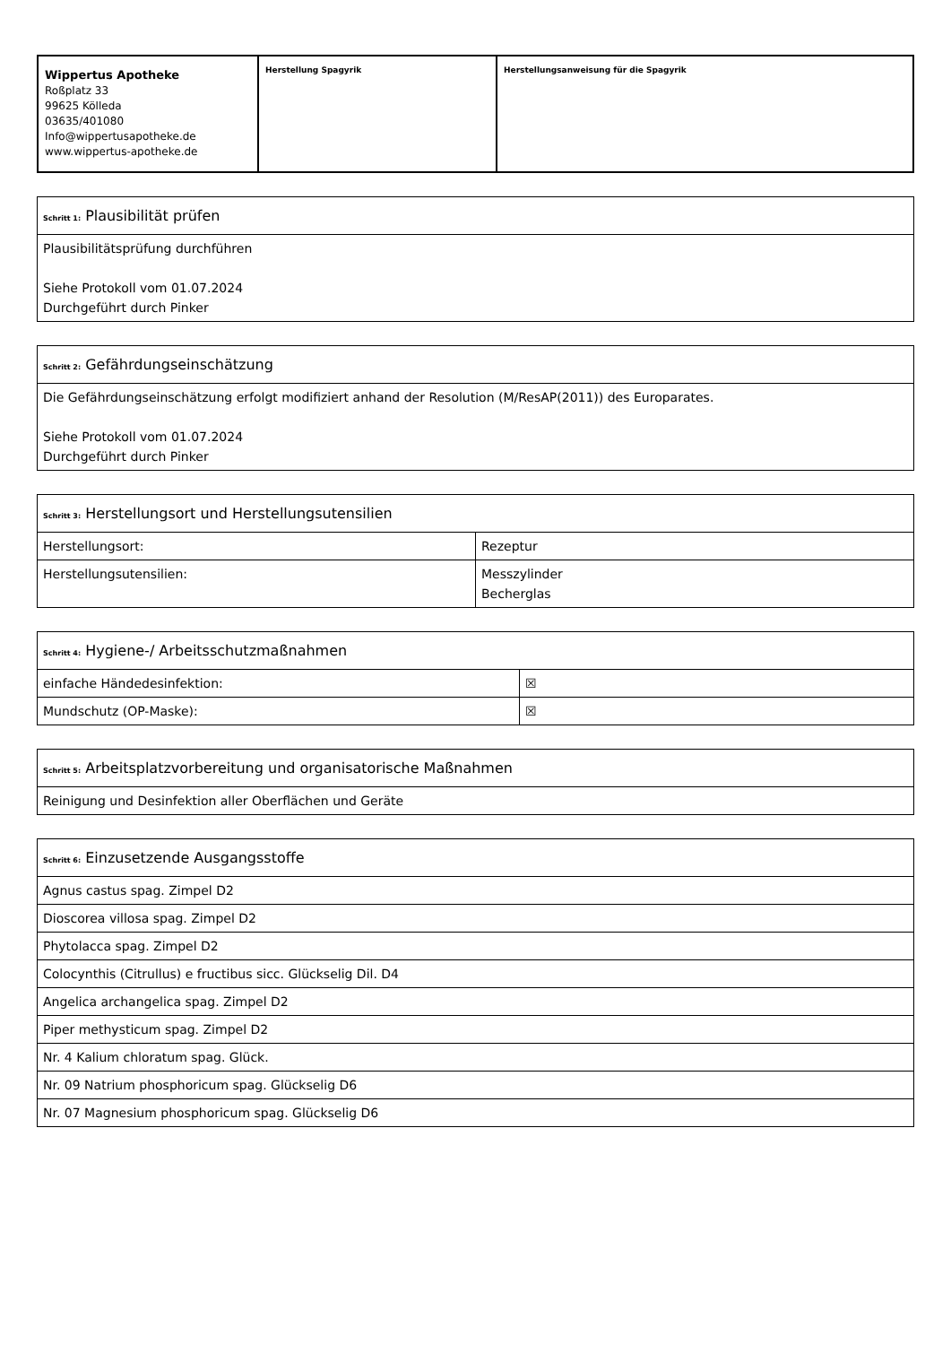| Wippertus Apotheke Roßplatz 33 99625 Kölleda 03635/401080 Info@wippertusapotheke.de www.wippertus-apotheke.de | Herstellung Spagyrik | Herstellungsanweisung für die Spagyrik |
| Schritt 1: Plausibilität prüfen |
| --- |
| Plausibilitätsprüfung durchführen Siehe Protokoll vom 01.07.2024 Durchgeführt durch Pinker |
| Schritt 2: Gefährdungseinschätzung |
| --- |
| Die Gefährdungseinschätzung erfolgt modifiziert anhand der Resolution (M/ResAP(2011)) des Europarates. Siehe Protokoll vom 01.07.2024 Durchgeführt durch Pinker |
| Schritt 3: Herstellungsort und Herstellungsutensilien | |
| --- | --- |
| Herstellungsort: | Rezeptur |
| Herstellungsutensilien: | Messzylinder Becherglas |
| Schritt 4: Hygiene-/ Arbeitsschutzmaßnahmen | |
| --- | --- |
| einfache Händedesinfektion: | ☒ |
| Mundschutz (OP-Maske): | ☒ |
| Schritt 5: Arbeitsplatzvorbereitung und organisatorische Maßnahmen |
| --- |
| Reinigung und Desinfektion aller Oberflächen und Geräte |
| Schritt 6: Einzusetzende Ausgangsstoffe |
| --- |
| Agnus castus spag. Zimpel D2 |
| Dioscorea villosa spag. Zimpel D2 |
| Phytolacca spag. Zimpel D2 |
| Colocynthis (Citrullus) e fructibus sicc. Glückselig Dil. D4 |
| Angelica archangelica spag. Zimpel D2 |
| Piper methysticum spag. Zimpel D2 |
| Nr. 4 Kalium chloratum spag. Glück. |
| Nr. 09 Natrium phosphoricum spag. Glückselig D6 |
| Nr. 07 Magnesium phosphoricum spag. Glückselig D6 |